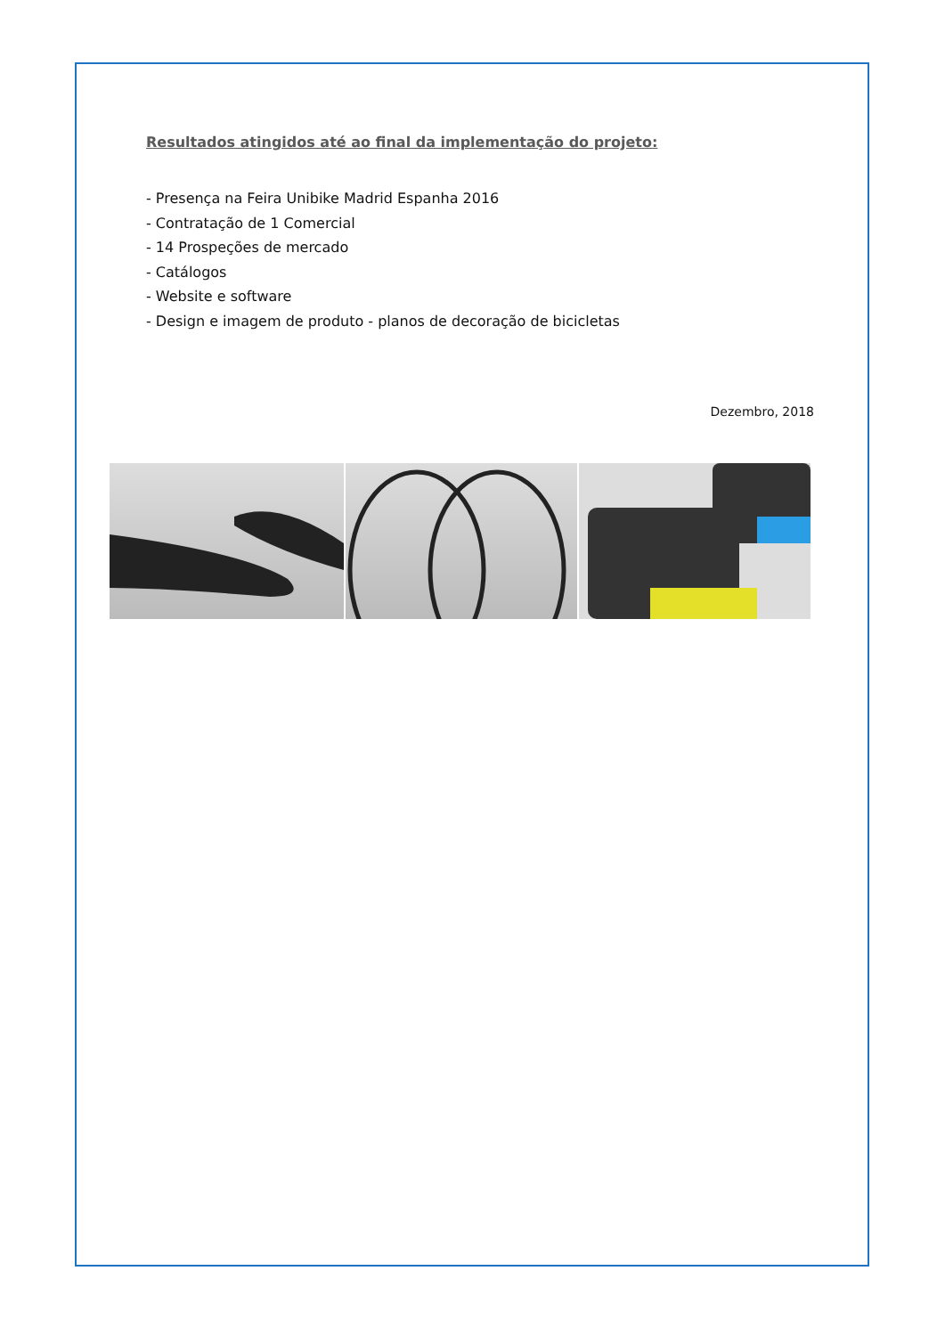Resultados atingidos até ao final da implementação do projeto:
- Presença na Feira Unibike Madrid Espanha 2016
- Contratação de 1 Comercial
- 14 Prospeções de mercado
- Catálogos
- Website e software
- Design e imagem de produto - planos de decoração de bicicletas
Dezembro, 2018